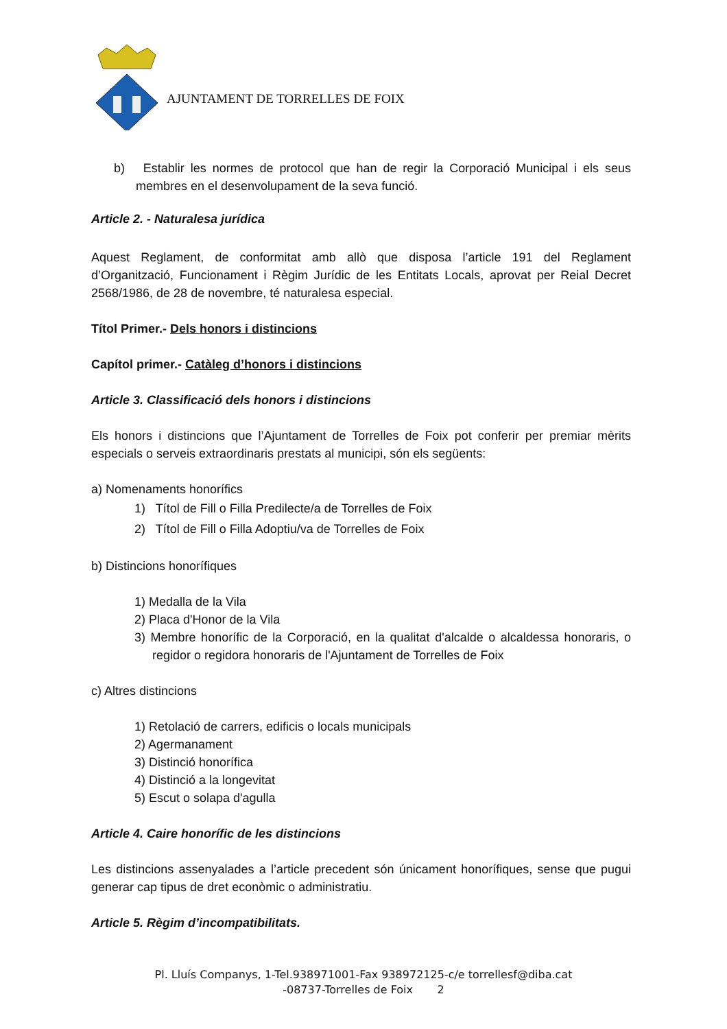AJUNTAMENT DE TORRELLES DE FOIX
b) Establir les normes de protocol que han de regir la Corporació Municipal i els seus membres en el desenvolupament de la seva funció.
Article 2. - Naturalesa jurídica
Aquest Reglament, de conformitat amb allò que disposa l’article 191 del Reglament d’Organització, Funcionament i Règim Jurídic de les Entitats Locals, aprovat per Reial Decret 2568/1986, de 28 de novembre, té naturalesa especial.
Títol Primer.- Dels honors i distincions
Capítol primer.- Catàleg d’honors i distincions
Article 3. Classificació dels honors i distincions
Els honors i distincions que l’Ajuntament de Torrelles de Foix pot conferir per premiar mèrits especials o serveis extraordinaris prestats al municipi, són els següents:
a) Nomenaments honorífics
1) Títol de Fill o Filla Predilecte/a de Torrelles de Foix
2) Títol de Fill o Filla Adoptiu/va de Torrelles de Foix
b) Distincions honorífiques
1) Medalla de la Vila
2) Placa d'Honor de la Vila
3) Membre honorífic de la Corporació, en la qualitat d'alcalde o alcaldessa honoraris, o regidor o regidora honoraris de l'Ajuntament de Torrelles de Foix
c) Altres distincions
1) Retolació de carrers, edificis o locals municipals
2) Agermanament
3) Distinció honorífica
4) Distinció a la longevitat
5) Escut o solapa d'agulla
Article 4. Caire honorífic de les distincions
Les distincions assenyalades a l’article precedent són únicament honorífiques, sense que pugui generar cap tipus de dret econòmic o administratiu.
Article 5. Règim d’incompatibilitats.
Pl. Lluís Companys, 1-Tel.938971001-Fax 938972125-c/e torrellesf@diba.cat
-08737-Torrelles de Foix 2